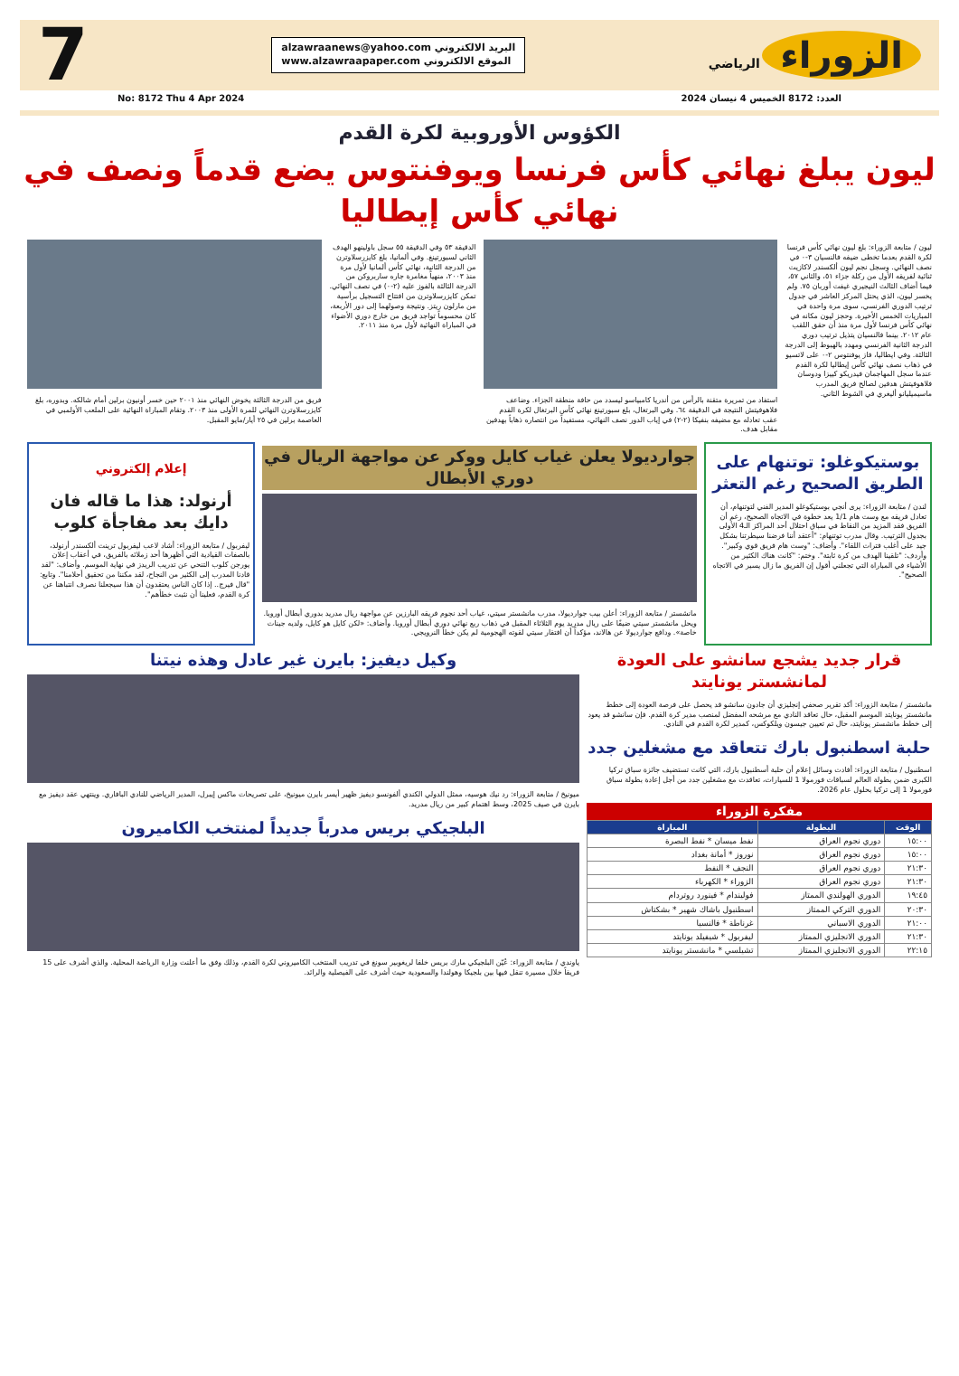الزوراء الرياضي
alzawraanews@yahoo.com البريد الالكتروني
www.alzawraapaper.com الموقع الالكتروني
7
العدد: 8172 الخميس 4 نيسان 2024 No: 8172 Thu 4 Apr 2024
الكؤوس الأوروبية لكرة القدم
ليون يبلغ نهائي كأس فرنسا ويوفنتوس يضع قدماً ونصف في نهائي كأس إيطاليا
ليون / متابعة الزوراء: بلغ ليون نهائي كأس فرنسا لكرة القدم بعدما تخطى ضيفه فالنسيان ٣-٠ في نصف النهائي. وسجل نجم ليون ألكسندر لاكازيت ثنائية لفريقه الأول من ركلة جزاء ٥١، والثاني ٥٧، فيما أضاف الثالث النيجيري غيفت أوربان ٧٥. ولم يخسر ليون، الذي يحتل المركز العاشر في جدول ترتيب الدوري الفرنسي، سوى مرة واحدة في المباريات الخمس الأخيرة. وحجز ليون مكانه في نهائي كأس فرنسا لأول مرة منذ أن حقق اللقب عام ٢٠١٢. بينما فالنسيان يتذيل ترتيب دوري الدرجة الثانية الفرنسي ومهدد بالهبوط إلى الدرجة الثالثة. وفي ايطاليا، فاز يوفنتوس ٢-٠ على لاتسيو في ذهاب نصف نهائي كأس إيطاليا لكرة القدم عندما سجل المهاجمان فيدريكو كييزا ودوسان فلاهوفيتش هدفين لصالح فريق المدرب ماسيميليانو أليغري في الشوط الثاني.
استفاد من تمريرة متقنة بالرأس من أندريا كامبياسو ليسدد من حافة منطقة الجزاء. وضاعف فلاهوفيتش النتيجة في الدقيقة ٦٤. وفي البرتغال، بلغ سبورتينغ نهائي كأس البرتغال لكرة القدم عقب تعادله مع مضيفه بنفيكا (٢-٢) في إياب الدور نصف النهائي، مستفيداً من انتصاره ذهاباً بهدفين مقابل هدف.
الدقيقة ٥٣ وفي الدقيقة ٥٥ سجل باولينهو الهدف الثاني لسبورتينغ. وفي ألمانيا، بلغ كايزرسلاوترن من الدرجة الثانية، نهائي كأس ألمانيا لأول مرة منذ ٢٠٠٣، منهياً مغامرة جاره ساربروكن من الدرجة الثالثة بالفوز عليه (٢-٠) في نصف النهائي. تمكن كايزرسلاوترن من افتتاح التسجيل برأسية من مارلون ريتز. ونتيجة وصولهما إلى دور الأربعة، كان محسوماً تواجد فريق من خارج دوري الأضواء في المباراة النهائية لأول مرة منذ ٢٠١١.
فريق من الدرجة الثالثة يخوض النهائي منذ ٢٠٠١ حين خسر أونيون برلين أمام شالكه. وبدوره، بلغ كايزرسلاوترن النهائي للمرة الأولى منذ ٢٠٠٣. وتقام المباراة النهائية على الملعب الأولمبي في العاصمة برلين في ٢٥ أيار/مايو المقبل.
بوستيكوغلو: توتنهام على الطريق الصحيح رغم التعثر
لندن / متابعة الزوراء: يرى أنجي بوستيكوغلو المدير الفني لتوتنهام، أن تعادل فريقه مع وست هام 1/1 يعد خطوة في الاتجاه الصحيح، رغم أن الفريق فقد المزيد من النقاط في سباق احتلال أحد المراكز الـ4 الأولى بجدول الترتيب. وقال مدرب توتنهام: "أعتقد أننا فرضنا سيطرتنا بشكل جيد على أغلب فترات اللقاء". وأضاف: "وست هام فريق قوي وكبير". وأردف: "تلقينا الهدف من كرة ثابتة". وختم: "كانت هناك الكثير من الأشياء في المباراة التي تجعلني أقول إن الفريق ما زال يسير في الاتجاه الصحيح".
جوارديولا يعلن غياب كايل ووكر عن مواجهة الريال في دوري الأبطال
مانشستر / متابعة الزوراء: أعلن بيب جوارديولا، مدرب مانشستر سيتي، غياب أحد نجوم فريقه البارزين عن مواجهة ريال مدريد بدوري أبطال أوروبا. ويحل مانشستر سيتي ضيفًا على ريال مدريد يوم الثلاثاء المقبل في ذهاب ربع نهائي دوري أبطال أوروبا. وأضاف: «لكن كايل هو كايل، ولديه جينات خاصة». ودافع جوارديولا عن هالاند، مؤكداً أن افتقار سيتي لقوته الهجومية لم يكن خطأ النرويجي.
إعلام إلكتروني
أرنولد: هذا ما قاله فان دايك بعد مفاجأة كلوب
ليفربول / متابعة الزوراء: أشاد لاعب ليفربول ترينت ألكسندر أرنولد، بالصفات القيادية التي أظهرها أحد زملائه بالفريق، في أعقاب إعلان يورجن كلوب التنحي عن تدريب الريدز في نهاية الموسم. وأضاف: "لقد قادنا المدرب إلى الكثير من النجاح، لقد مكننا من تحقيق أحلامنا". وتابع: "قال فيرج.. إذا كان الناس يعتقدون أن هذا سيجعلنا نصرف انتباهنا عن كرة القدم، فعلينا أن نثبت خطأهم".
قرار جديد يشجع سانشو على العودة لمانشستر يونايتد
مانشستر / متابعة الزوراء: أكد تقرير صحفي إنجليزي أن جادون سانشو قد يحصل على فرصة العودة إلى خطط مانشستر يونايتد الموسم المقبل، حال تعاقد النادي مع مرشحه المفضل لمنصب مدير كرة القدم. فإن سانشو قد يعود إلى خطط مانشستر يونايتد، حال تم تعيين جيسون ويلكوكس، كمدير لكرة القدم في النادي.
حلبة اسطنبول بارك تتعاقد مع مشغلين جدد
اسطنبول / متابعة الزوراء: أفادت وسائل إعلام أن حلبة أسطنبول بارك، التي كانت تستضيف جائزة سباق تركيا الكبرى ضمن بطولة العالم لسباقات فورمولا 1 للسيارات، تعاقدت مع مشغلين جدد من أجل إعادة بطولة سباق فورمولا 1 إلى تركيا بحلول عام 2026.
مفكرة الزوراء
| الوقت | البطولة | المباراة |
| --- | --- | --- |
| ١٥:٠٠ | دوري نجوم العراق | نفط ميسان * نفط البصرة |
| ١٥:٠٠ | دوري نجوم العراق | نوروز * أمانة بغداد |
| ٢١:٣٠ | دوري نجوم العراق | النجف * النفط |
| ٢١:٣٠ | دوري نجوم العراق | الزوراء * الكهرباء |
| ١٩:٤٥ | الدوري الهولندي الممتاز | فوليندام * فينورد روتردام |
| ٢٠:٣٠ | الدوري التركي الممتاز | اسطنبول باشاك شهير * بشكتاش |
| ٢١:٠٠ | الدوري الاسباني | غرناطة * فالنسيا |
| ٢١:٣٠ | الدوري الانجليزي الممتاز | ليفربول * شيفيلد يونايتد |
| ٢٢:١٥ | الدوري الانجليزي الممتاز | تشيلسي * مانشستر يونايتد |
وكيل ديفيز: بايرن غير عادل وهذه نيتنا
ميونيخ / متابعة الزوراء: رد نيك هوسيه، ممثل الدولي الكندي ألفونسو ديفيز ظهير أيسر بايرن ميونيخ، على تصريحات ماكس إيبرل، المدير الرياضي للنادي البافاري. وينتهي عقد ديفيز مع بايرن في صيف 2025، وسط اهتمام كبير من ريال مدريد.
البلجيكي بريس مدرباً جديداً لمنتخب الكاميرون
ياوندي / متابعة الزوراء: عُيّن البلجيكي مارك بريس خلفا لريغوبير سونغ في تدريب المنتخب الكاميروني لكرة القدم، وذلك وفق ما أعلنت وزارة الرياضة المحلية. والذي أشرف على 15 فريقاً خلال مسيرة تنقل فيها بين بلجيكا وهولندا والسعودية حيث أشرف على الفيصلية والرائد.